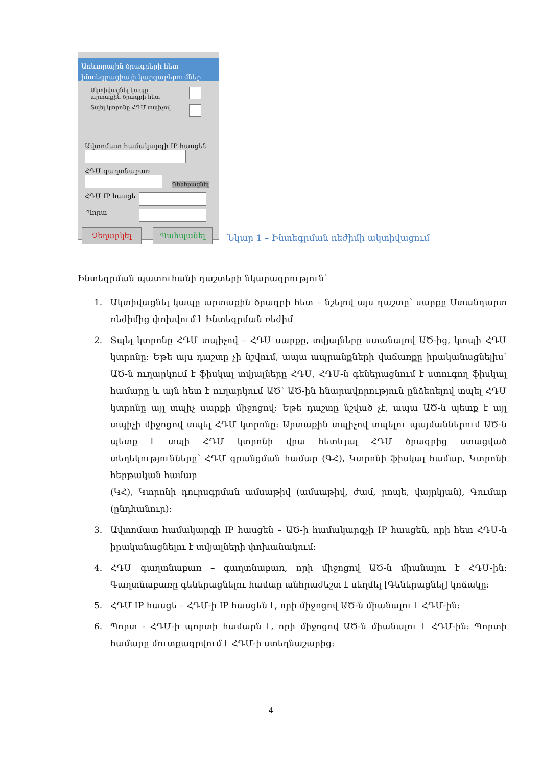Առևտրային ծրագրերի հետ ինտեգրացիայի կարգաբերումներ
Ակտիվացնել կապը
արտաքին ծրագրի հետ
Տպել կտրոնը ՀԴՄ տպիչով
Ավտոմատ համակարգի IP հասցեն
ՀԴՄ գաղտնաբառ
Գեներացնել
ՀԴՄ IP հասցե
Պորտ
Չեղարկել Պահպանել
Նկար 1 – Ինտեգրման ռեժիմի ակտիվացում
Ինտեգրման պատուհանի դաշտերի նկարագրություն՝
1. Ակտիվացնել կապը արտաքին ծրագրի հետ – նշելով այս դաշտը՝ սարքը Ստանդարտ ռեժիմից փոխվում է Ինտեգրման ռեժիմ
2. Տպել կտրոնը ՀԴՄ տպիչով – ՀԴՄ սարքը, տվյալները ստանալով ԱԾ-ից, կտպի ՀԴՄ կտրոնը: Եթե այս դաշտը չի նշվում, ապա ապրանքների վաճառքը իրականացնելիս՝ ԱԾ-ն ուղարկում է ֆիսկալ տվյալները ՀԴՄ, ՀԴՄ-ն գեներացնում է ստուգող ֆիսկալ համարը և այն հետ է ուղարկում ԱԾ՝ ԱԾ-ին հնարավորություն ընձեռելով տպել ՀԴՄ կտրոնը այլ տպիչ սարքի միջոցով: Եթե դաշտը նշված չէ, ապա ԱԾ-ն պետք է այլ տպիչի միջոցով տպել ՀԴՄ կտրոնը: Արտաքին տպիչով տպելու պայմաններում ԱԾ-ն պետք է տպի ՀԴՄ կտրոնի վրա հետևյալ ՀԴՄ ծրագրից ստացված տեղեկությունները՝ ՀԴՄ գրանցման համար (ԳՀ), Կտրոնի ֆիսկալ համար, Կտրոնի հերթական համար
(ԿՀ), Կտրոնի դուրսգրման ամսաթիվ (ամսաթիվ, ժամ, րոպե, վայրկյան), Գումար (ընդհանուր):
3. Ավտոմատ համակարգի IP հասցեն – ԱԾ-ի համակարգչի IP հասցեն, որի հետ ՀԴՄ-ն իրականացնելու է տվյալների փոխանակում:
4. ՀԴՄ գաղտնաբառ – գաղտնաբառ, որի միջոցով ԱԾ-ն միանալու է ՀԴՄ-ին: Գաղտնաբառը գեներացնելու համար անհրաժեշտ է սեղմել [Գեներացնել] կոճակը:
5. ՀԴՄ IP հասցե – ՀԴՄ-ի IP հասցեն է, որի միջոցով ԱԾ-ն միանալու է ՀԴՄ-ին:
6. Պորտ - ՀԴՄ-ի պորտի համարն է, որի միջոցով ԱԾ-ն միանալու է ՀԴՄ-ին: Պորտի համարը մուտքագրվում է ՀԴՄ-ի ստեղնաշարից:
4